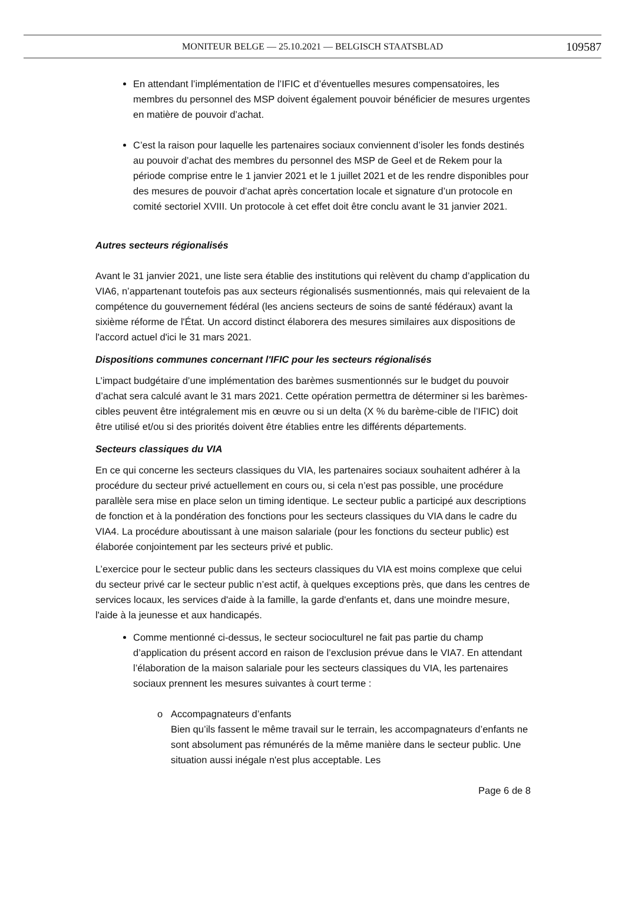MONITEUR BELGE — 25.10.2021 — BELGISCH STAATSBLAD 109587
En attendant l’implémentation de l’IFIC et d’éventuelles mesures compensatoires, les membres du personnel des MSP doivent également pouvoir bénéficier de mesures urgentes en matière de pouvoir d’achat.
C’est la raison pour laquelle les partenaires sociaux conviennent d’isoler les fonds destinés au pouvoir d’achat des membres du personnel des MSP de Geel et de Rekem pour la période comprise entre le 1 janvier 2021 et le 1 juillet 2021 et de les rendre disponibles pour des mesures de pouvoir d’achat après concertation locale et signature d’un protocole en comité sectoriel XVIII. Un protocole à cet effet doit être conclu avant le 31 janvier 2021.
Autres secteurs régionalisés
Avant le 31 janvier 2021, une liste sera établie des institutions qui relèvent du champ d’application du VIA6, n’appartenant toutefois pas aux secteurs régionalisés susmentionnés, mais qui relevaient de la compétence du gouvernement fédéral (les anciens secteurs de soins de santé fédéraux) avant la sixième réforme de l'État. Un accord distinct élaborera des mesures similaires aux dispositions de l'accord actuel d'ici le 31 mars 2021.
Dispositions communes concernant l'IFIC pour les secteurs régionalisés
L’impact budgétaire d’une implémentation des barèmes susmentionnés sur le budget du pouvoir d’achat sera calculé avant le 31 mars 2021. Cette opération permettra de déterminer si les barèmes-cibles peuvent être intégralement mis en œuvre ou si un delta (X % du barème-cible de l’IFIC) doit être utilisé et/ou si des priorités doivent être établies entre les différents départements.
Secteurs classiques du VIA
En ce qui concerne les secteurs classiques du VIA, les partenaires sociaux souhaitent adhérer à la procédure du secteur privé actuellement en cours ou, si cela n’est pas possible, une procédure parallèle sera mise en place selon un timing identique. Le secteur public a participé aux descriptions de fonction et à la pondération des fonctions pour les secteurs classiques du VIA dans le cadre du VIA4. La procédure aboutissant à une maison salariale (pour les fonctions du secteur public) est élaborée conjointement par les secteurs privé et public.
L’exercice pour le secteur public dans les secteurs classiques du VIA est moins complexe que celui du secteur privé car le secteur public n’est actif, à quelques exceptions près, que dans les centres de services locaux, les services d'aide à la famille, la garde d'enfants et, dans une moindre mesure, l'aide à la jeunesse et aux handicapés.
Comme mentionné ci-dessus, le secteur socioculturel ne fait pas partie du champ d’application du présent accord en raison de l’exclusion prévue dans le VIA7. En attendant l’élaboration de la maison salariale pour les secteurs classiques du VIA, les partenaires sociaux prennent les mesures suivantes à court terme :
Accompagnateurs d’enfants
Bien qu’ils fassent le même travail sur le terrain, les accompagnateurs d’enfants ne sont absolument pas rémunérés de la même manière dans le secteur public. Une situation aussi inégale n'est plus acceptable. Les
Page 6 de 8